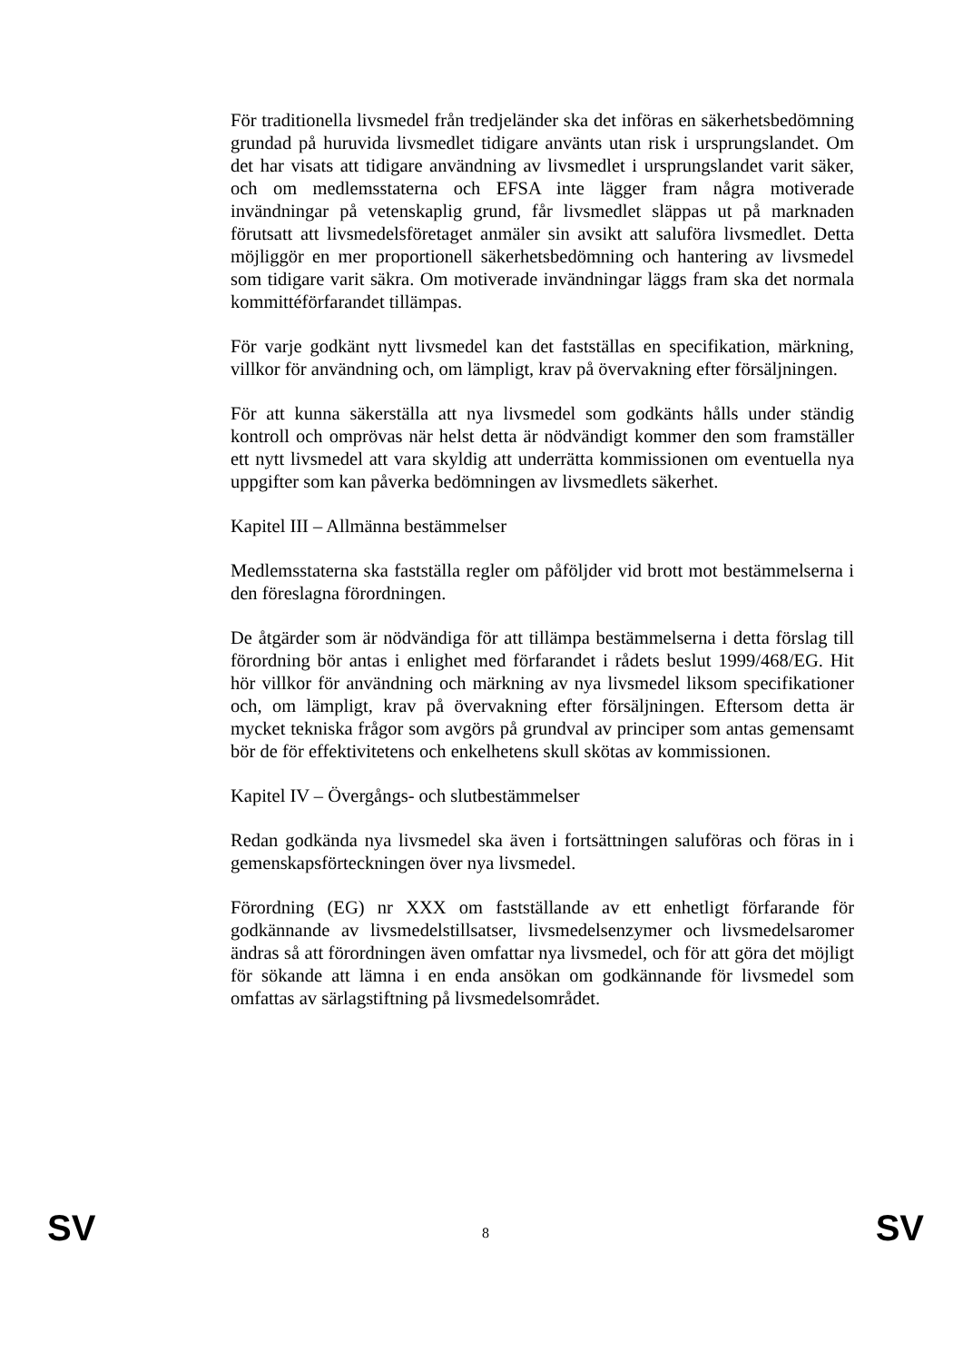För traditionella livsmedel från tredjeländer ska det införas en säkerhetsbedömning grundad på huruvida livsmedlet tidigare använts utan risk i ursprungslandet. Om det har visats att tidigare användning av livsmedlet i ursprungslandet varit säker, och om medlemsstaterna och EFSA inte lägger fram några motiverade invändningar på vetenskaplig grund, får livsmedlet släppas ut på marknaden förutsatt att livsmedelsföretaget anmäler sin avsikt att saluföra livsmedlet. Detta möjliggör en mer proportionell säkerhetsbedömning och hantering av livsmedel som tidigare varit säkra. Om motiverade invändningar läggs fram ska det normala kommittéförfarandet tillämpas.
För varje godkänt nytt livsmedel kan det fastställas en specifikation, märkning, villkor för användning och, om lämpligt, krav på övervakning efter försäljningen.
För att kunna säkerställa att nya livsmedel som godkänts hålls under ständig kontroll och omprövas när helst detta är nödvändigt kommer den som framställer ett nytt livsmedel att vara skyldig att underrätta kommissionen om eventuella nya uppgifter som kan påverka bedömningen av livsmedlets säkerhet.
Kapitel III – Allmänna bestämmelser
Medlemsstaterna ska fastställa regler om påföljder vid brott mot bestämmelserna i den föreslagna förordningen.
De åtgärder som är nödvändiga för att tillämpa bestämmelserna i detta förslag till förordning bör antas i enlighet med förfarandet i rådets beslut 1999/468/EG. Hit hör villkor för användning och märkning av nya livsmedel liksom specifikationer och, om lämpligt, krav på övervakning efter försäljningen. Eftersom detta är mycket tekniska frågor som avgörs på grundval av principer som antas gemensamt bör de för effektivitetens och enkelhetens skull skötas av kommissionen.
Kapitel IV – Övergångs- och slutbestämmelser
Redan godkända nya livsmedel ska även i fortsättningen saluföras och föras in i gemenskapsförteckningen över nya livsmedel.
Förordning (EG) nr XXX om fastställande av ett enhetligt förfarande för godkännande av livsmedelstillsatser, livsmedelsenzymer och livsmedelsaromer ändras så att förordningen även omfattar nya livsmedel, och för att göra det möjligt för sökande att lämna i en enda ansökan om godkännande för livsmedel som omfattas av särlagstiftning på livsmedelsområdet.
SV 8 SV